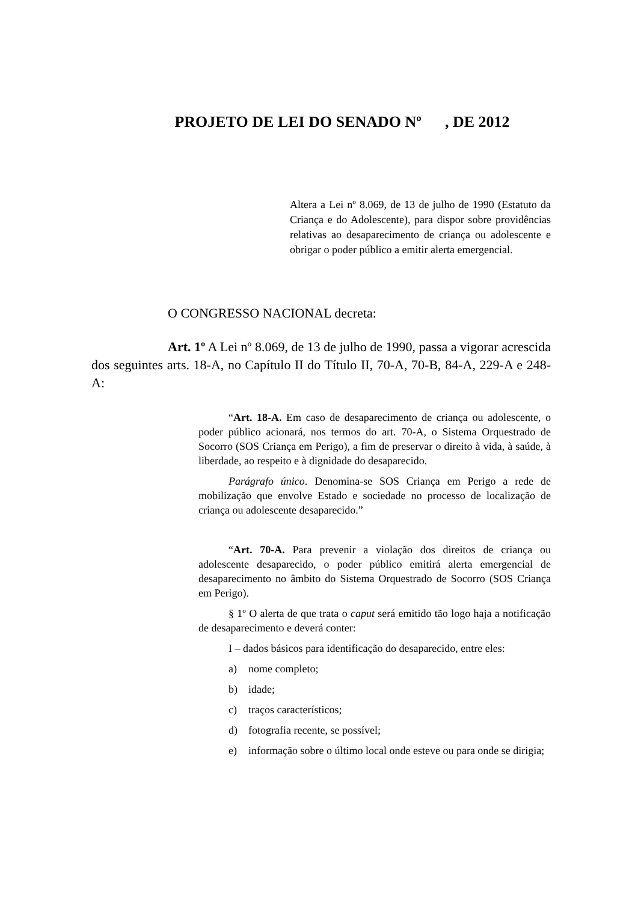PROJETO DE LEI DO SENADO Nº , DE 2012
Altera a Lei nº 8.069, de 13 de julho de 1990 (Estatuto da Criança e do Adolescente), para dispor sobre providências relativas ao desaparecimento de criança ou adolescente e obrigar o poder público a emitir alerta emergencial.
O CONGRESSO NACIONAL decreta:
Art. 1º A Lei nº 8.069, de 13 de julho de 1990, passa a vigorar acrescida dos seguintes arts. 18-A, no Capítulo II do Título II, 70-A, 70-B, 84-A, 229-A e 248-A:
“Art. 18-A. Em caso de desaparecimento de criança ou adolescente, o poder público acionará, nos termos do art. 70-A, o Sistema Orquestrado de Socorro (SOS Criança em Perigo), a fim de preservar o direito à vida, à saúde, à liberdade, ao respeito e à dignidade do desaparecido.
Parágrafo único. Denomina-se SOS Criança em Perigo a rede de mobilização que envolve Estado e sociedade no processo de localização de criança ou adolescente desaparecido.”
“Art. 70-A. Para prevenir a violação dos direitos de criança ou adolescente desaparecido, o poder público emitirá alerta emergencial de desaparecimento no âmbito do Sistema Orquestrado de Socorro (SOS Criança em Perigo).
§ 1º O alerta de que trata o caput será emitido tão logo haja a notificação de desaparecimento e deverá conter:
I – dados básicos para identificação do desaparecido, entre eles:
a) nome completo;
b) idade;
c) traços característicos;
d) fotografia recente, se possível;
e) informação sobre o último local onde esteve ou para onde se dirigia;